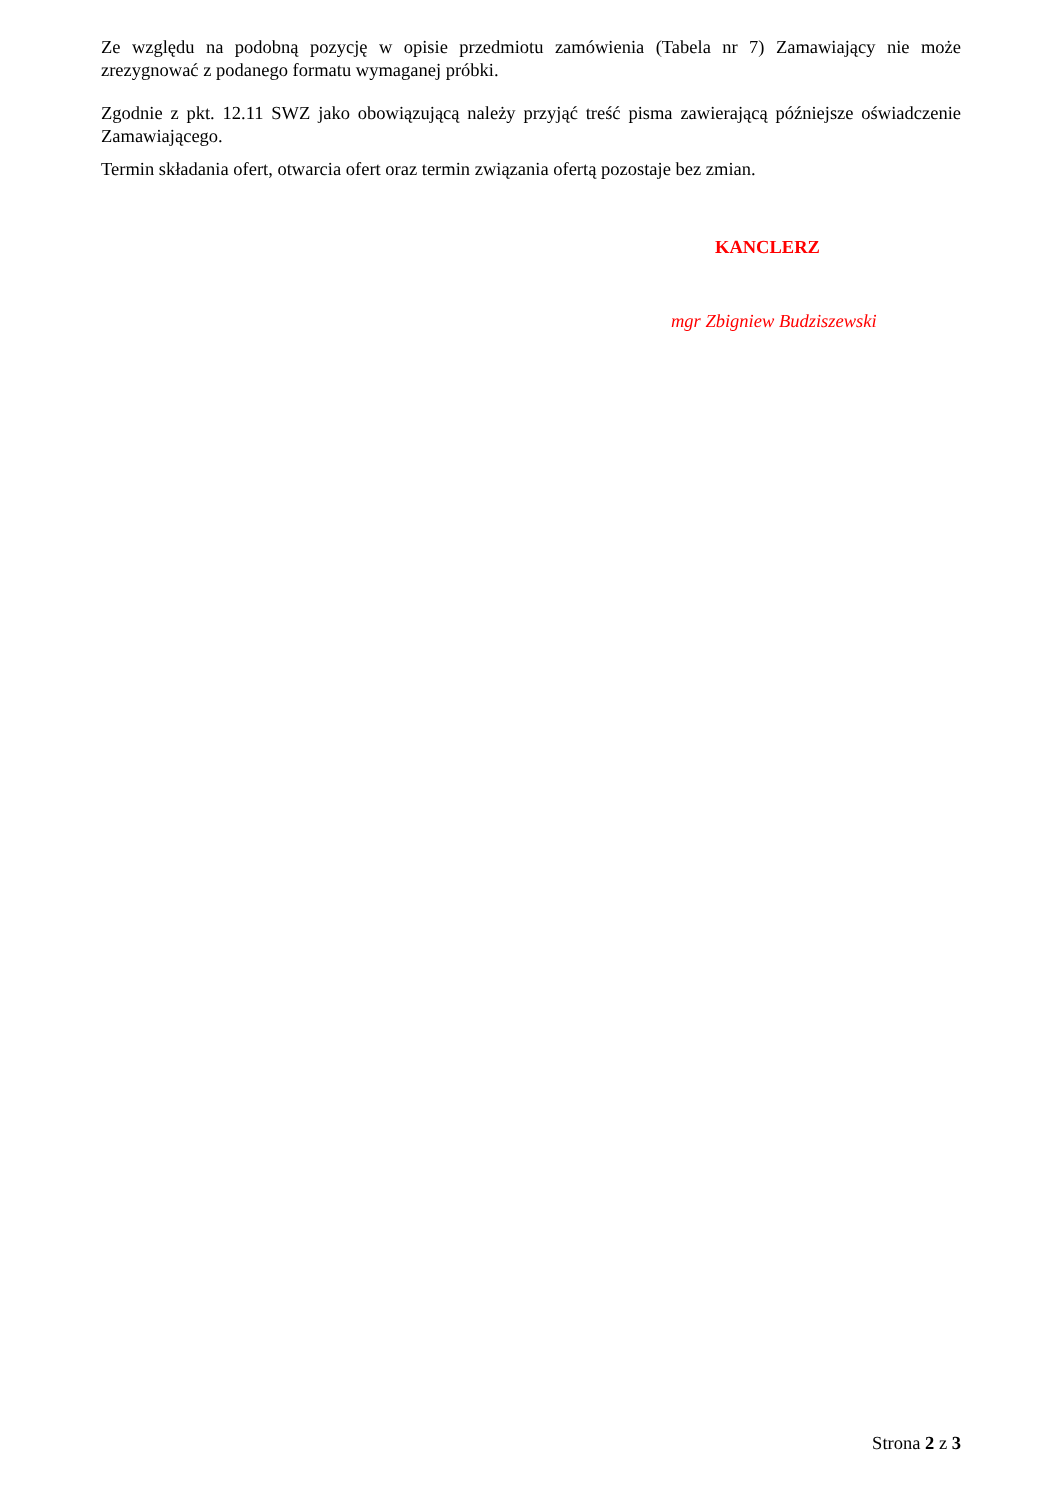Ze względu na podobną pozycję w opisie przedmiotu zamówienia (Tabela nr 7) Zamawiający nie może zrezygnować z podanego formatu wymaganej próbki.
Zgodnie z pkt. 12.11 SWZ jako obowiązującą należy przyjąć treść pisma zawierającą późniejsze oświadczenie Zamawiającego.
Termin składania ofert, otwarcia ofert oraz termin związania ofertą pozostaje bez zmian.
KANCLERZ
mgr Zbigniew Budziszewski
Strona 2 z 3